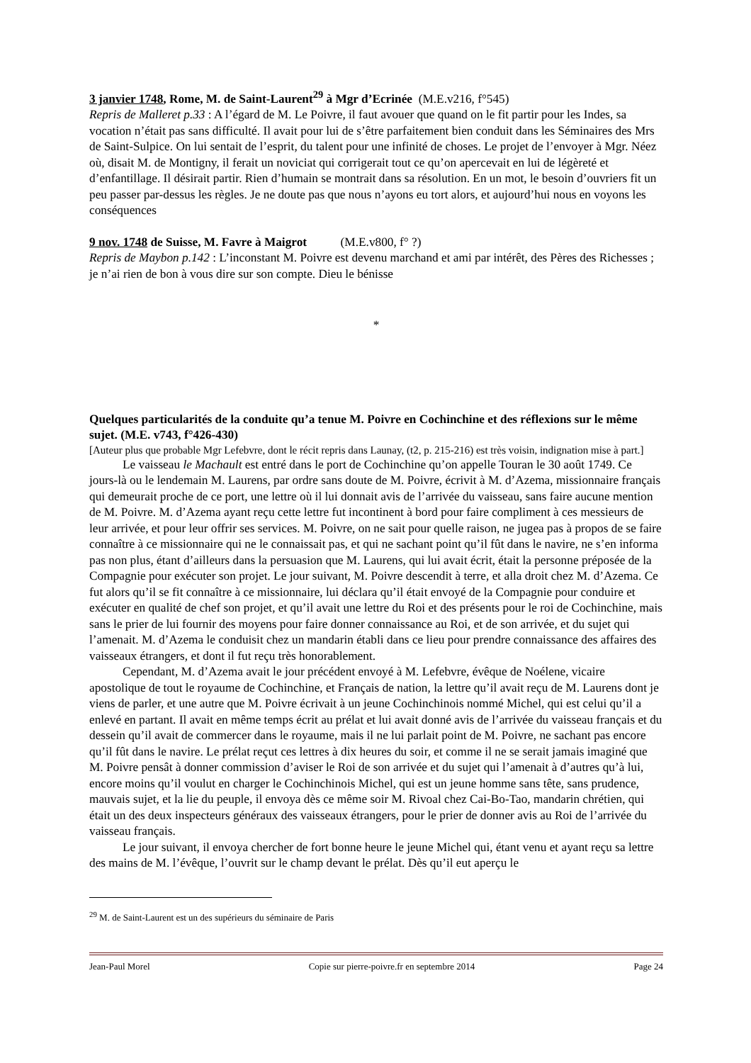3 janvier 1748, Rome, M. de Saint-Laurent<sup>29</sup> à Mgr d’Ecrinée (M.E.v216, f°545)
Repris de Malleret p.33 : A l’égard de M. Le Poivre, il faut avouer que quand on le fit partir pour les Indes, sa vocation n’était pas sans difficulté. Il avait pour lui de s’être parfaitement bien conduit dans les Séminaires des Mrs de Saint-Sulpice. On lui sentait de l’esprit, du talent pour une infinité de choses. Le projet de l’envoyer à Mgr. Néez où, disait M. de Montigny, il ferait un noviciat qui corrigerait tout ce qu’on apercevait en lui de légèreté et d’enfantillage. Il désirait partir. Rien d’humain se montrait dans sa résolution. En un mot, le besoin d’ouvriers fit un peu passer par-dessus les règles. Je ne doute pas que nous n’ayons eu tort alors, et aujourd’hui nous en voyons les conséquences
9 nov. 1748 de Suisse, M. Favre à Maigrot (M.E.v800, f° ?)
Repris de Maybon p.142 : L’inconstant M. Poivre est devenu marchand et ami par intérêt, des Pères des Richesses ; je n’ai rien de bon à vous dire sur son compte. Dieu le bénisse
*
Quelques particularités de la conduite qu’a tenue M. Poivre en Cochinchine et des réflexions sur le même sujet. (M.E. v743, f°426-430)
[Auteur plus que probable Mgr Lefebvre, dont le récit repris dans Launay, (t2, p. 215-216) est très voisin, indignation mise à part.]
Le vaisseau le Machault est entré dans le port de Cochinchine qu’on appelle Touran le 30 août 1749. Ce jours-là ou le lendemain M. Laurens, par ordre sans doute de M. Poivre, écrivit à M. d’Azema, missionnaire français qui demeurait proche de ce port, une lettre où il lui donnait avis de l’arrivée du vaisseau, sans faire aucune mention de M. Poivre. M. d’Azema ayant reçu cette lettre fut incontinent à bord pour faire compliment à ces messieurs de leur arrivée, et pour leur offrir ses services. M. Poivre, on ne sait pour quelle raison, ne jugea pas à propos de se faire connaître à ce missionnaire qui ne le connaissait pas, et qui ne sachant point qu’il fût dans le navire, ne s’en informa pas non plus, étant d’ailleurs dans la persuasion que M. Laurens, qui lui avait écrit, était la personne préposée de la Compagnie pour exécuter son projet. Le jour suivant, M. Poivre descendit à terre, et alla droit chez M. d’Azema. Ce fut alors qu’il se fit connaître à ce missionnaire, lui déclara qu’il était envoyé de la Compagnie pour conduire et exécuter en qualité de chef son projet, et qu’il avait une lettre du Roi et des présents pour le roi de Cochinchine, mais sans le prier de lui fournir des moyens pour faire donner connaissance au Roi, et de son arrivée, et du sujet qui l’amenait. M. d’Azema le conduisit chez un mandarin établi dans ce lieu pour prendre connaissance des affaires des vaisseaux étrangers, et dont il fut reçu très honorablement.
Cependant, M. d’Azema avait le jour précédent envoyé à M. Lefebvre, évêque de Noélene, vicaire apostolique de tout le royaume de Cochinchine, et Français de nation, la lettre qu’il avait reçu de M. Laurens dont je viens de parler, et une autre que M. Poivre écrivait à un jeune Cochinchinois nommé Michel, qui est celui qu’il a enlevé en partant. Il avait en même temps écrit au prélat et lui avait donné avis de l’arrivée du vaisseau français et du dessein qu’il avait de commercer dans le royaume, mais il ne lui parlait point de M. Poivre, ne sachant pas encore qu’il fût dans le navire. Le prélat reçut ces lettres à dix heures du soir, et comme il ne se serait jamais imaginé que M. Poivre pensât à donner commission d’aviser le Roi de son arrivée et du sujet qui l’amenait à d’autres qu’à lui, encore moins qu’il voulut en charger le Cochinchinois Michel, qui est un jeune homme sans tête, sans prudence, mauvais sujet, et la lie du peuple, il envoya dès ce même soir M. Rivoal chez Cai-Bo-Tao, mandarin chrétien, qui était un des deux inspecteurs généraux des vaisseaux étrangers, pour le prier de donner avis au Roi de l’arrivée du vaisseau français.
Le jour suivant, il envoya chercher de fort bonne heure le jeune Michel qui, étant venu et ayant reçu sa lettre des mains de M. l’évêque, l’ouvrit sur le champ devant le prélat. Dès qu’il eut aperçu le
<sup>29</sup> M. de Saint-Laurent est un des supérieurs du séminaire de Paris
Jean-Paul Morel Copie sur pierre-poivre.fr en septembre 2014 Page 24